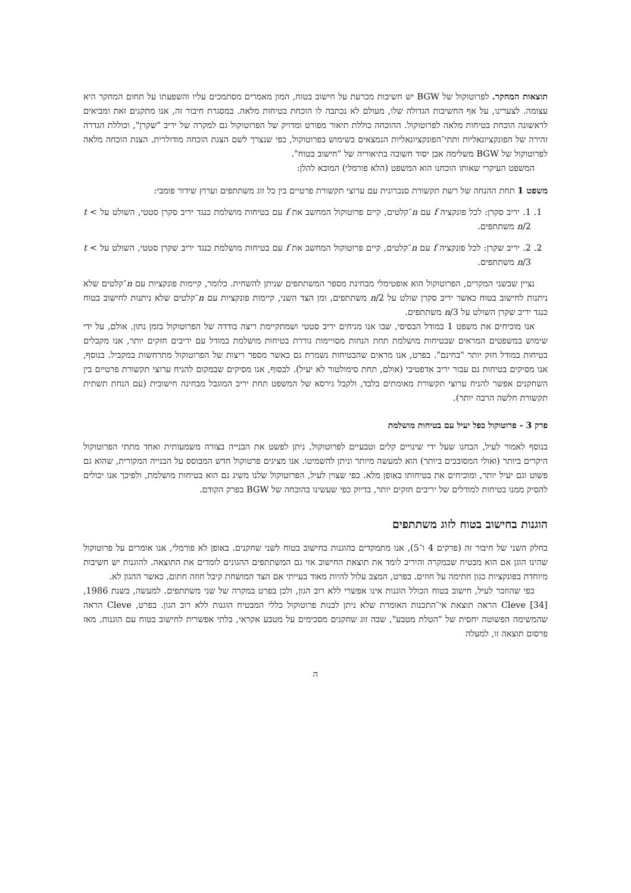תוצאות המחקר. לפרוטוקול של BGW יש חשיבות מכרעת על חישוב בטוח, המון מאמרים מסתמכים עליו והשפעתו על תחום המחקר היא עצומה. לצערינו, על אף החשיבות הגדולה שלו, מעולם לא נכתבה לו הוכחת בטיחות מלאה. במסגרת חיבור זה, אנו מתקנים זאת ומביאים לראשונה הוכחת בטיחות מלאה לפרוטוקול. ההוכחה כוללת תיאור מפורט ומדויק של הפרוטוקול גם למקרה של יריב "שקרן", וכוללת הגדרה זהירה של הפונקציונאליות ותתי־הפונקציונאליות הנמצאים בשימוש בפרוטוקול, כפי שנצרך לשם הצגת הוכחה מודולרית. הצגת הוכחה מלאה לפרוטוקול של BGW משלימה אבן יסוד חשובה בתיאוריה של "חישוב בטוח".
המשפט העיקרי שאותו הוכחנו הוא המשפט (הלא פורמלי) המובא להלן:
משפט 1 תחת ההנחה של רשת תקשורת סנכרונית עם ערוצי תקשורת פרטיים בין כל זוג משתתפים וערוץ שידור פומבי:
1. 1. יריב סקרן: לכל פונקציה f עם n־קלטים, קיים פרוטוקול המחשב את f עם בטיחות מושלמת כנגד יריב סקרן סטטי, השולט על t < n/2 משתתפים.
2. 2. יריב שקרן: לכל פונקציה f עם n־קלטים, קיים פרוטוקול המחשב את f עם בטיחות מושלמת כנגד יריב שקרן סטטי, השולט על t < n/3 משתתפים.
נציין שבשני המקרים, הפרוטוקול הוא אופטימלי מבחינת מספר המשתתפים שניתן להשחית. כלומר, קיימות פונקציות עם n־קלטים שלא ניתנות לחישוב בטוח כאשר יריב סקרן שולט על n/2 משתתפים, ומן הצד השני, קיימות פונקציות עם n־קלטים שלא ניתנות לחישוב בטוח כנגד יריב שקרן השולט על n/3 משתתפים.
אנו מוכיחים את משפט 1 במודל הבסיסי, שבו אנו מניחים יריב סטטי ושמתקיימת ריצה בודדה של הפרוטוקול בזמן נתון. אולם, על ידי שימוש במשפטים המראים שבטיחות מושלמת תחת הנחות מסויימות גוררת בטיחות מושלמת במודל עם יריבים חזקים יותר, אנו מקבלים בטיחות במודל חזק יותר "בחינם". בפרט, אנו מראים שהבטיחות נשמרת גם כאשר מספר ריצות של הפרוטוקול מתרחשות במקביל. בנוסף, אנו מסיקים בטיחות גם עבור יריב אדפטיבי (אולם, תחת סימולטור לא יעיל). לבסוף, אנו מסיקים שבמקום להניח ערוצי תקשורת פרטיים בין השחקנים אפשר להניח ערוצי תקשורת מאומתים בלבד, ולקבל גירסא של המשפט תחת יריב המוגבל מבחינה חישובית (עם הנחת תשתית תקשורת חלשה הרבה יותר).
פרק 3 - פרוטוקול כפל יעיל עם בטיחות מושלמת
בנוסף לאמור לעיל, הבחנו שעל ידי שינויים קלים וטבעיים לפרוטוקול, ניתן לפשט את הבנייה בצורה משמעותית ואחד מתתי הפרוטוקול היקרים ביותר (ואולי המסובכים ביותר) הוא למעשה מיותר וניתן להשמיטו. אנו מציגים פרטוקול חדש המבוסס על הבנייה המקורית, שהוא גם פשוט וגם יעיל יותר, ומוכיחים את בטיחותו באופן מלא. כפי שצוין לעיל, הפרוטוקול שלנו משיג גם הוא בטיחות מושלמת, ולפיכך אנו יכולים להסיק ממנו בטיחות למודלים של יריבים חזקים יותר, בדיוק כפי שעשינו בהוכחה של BGW בפרק הקודם.
הוגנות בחישוב בטוח לזוג משתתפים
בחלק השני של חיבור זה (פרקים 4 ו־5), אנו מתמקדים בהוגנות בחישוב בטוח לשני שחקנים. באופן לא פורמלי, אנו אומרים על פרוטוקול שהינו הוגן אם הוא מבטיח שבמקרה והיריב לומד את תוצאת החישוב אזי גם המשתתפים ההגונים לומדים את התוצאה. להוגנות יש חשיבות מיוחדת בפונקציות כגון חתימה על חוזים. בפרט, המצב עלול להיות מאוד בעייתי אם הצד המושחת קיבל חוזה חתום, כאשר ההגון לא.
כפי שהוזכר לעיל, חישוב בטוח הכולל הוגנות אינו אפשרי ללא רוב הגון, ולכן בפרט במקרה של שני משתתפים. למעשה, בשנת 1986, Cleve [34] הראה תוצאת אי־התכנות האומרת שלא ניתן לבנות פרוטוקול כללי המבטיח הוגנות ללא רוב הגון. בפרט, Cleve הראה שהמשימה הפשוטה יחסית של "הטלת מטבע", שבה זוג שחקנים מסכימים על מטבע אקראי, בלתי אפשרית לחישוב בטוח עם הוגנות. מאז פרסום תוצאה זו, למעלה
ה